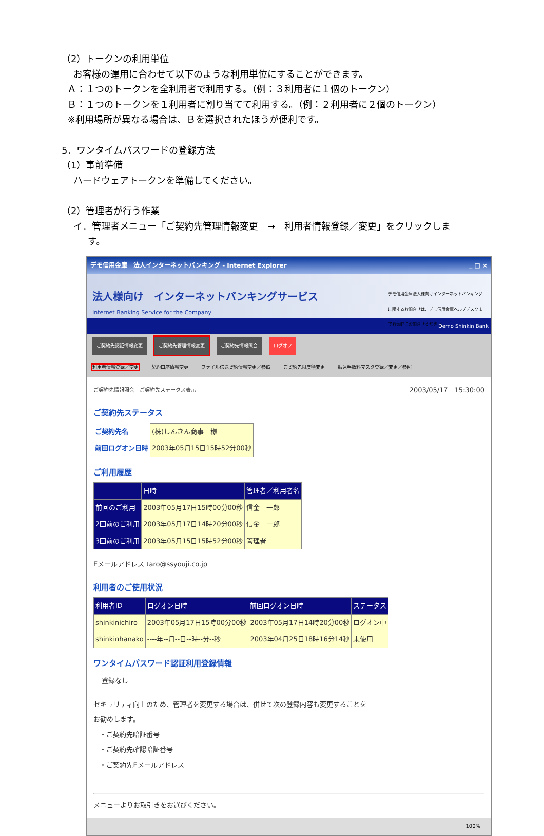（2）トークンの利用単位
お客様の運用に合わせて以下のような利用単位にすることができます。
Ａ：１つのトークンを全利用者で利用する。（例：３利用者に１個のトークン）
Ｂ：１つのトークンを１利用者に割り当てて利用する。（例：２利用者に２個のトークン）
※利用場所が異なる場合は、Ｂを選択されたほうが便利です。
5．ワンタイムパスワードの登録方法
（1）事前準備
ハードウェアトークンを準備してください。
（2）管理者が行う作業
イ．管理者メニュー「ご契約先管理情報変更　→　利用者情報登録／変更」をクリックしま
す。
デモ信用金庫　法人インターネットバンキング - Internet Explorer _ □ ×
法人様向け　インターネットバンキングサービス
Internet Banking Service for the Company
デモ信用金庫法人様向けインターネットバンキングに関するお問合せは、デモ信用金庫ヘルプデスクまでお気軽にお問合せください。
Demo Shinkin Bank
ご契約先認証情報変更 ご契約先管理情報変更 ご契約先情報照会 ログオフ
利用者情報登録／変更 契約口座情報変更 ファイル伝送契約情報変更／参照 ご契約先限度額変更 振込手数料マスタ登録／変更／参照
ご契約先情報照会　ご契約先ステータス表示 2003/05/17　15:30:00
ご契約先ステータス
| ご契約先名 | (株)しんきん商事 様 |
| 前回ログオン日時 | 2003年05月15日15時52分00秒 |
ご利用履歴
| | 日時 | 管理者／利用者名 |
| --- | --- | --- |
| 前回のご利用 | 2003年05月17日15時00分00秒 | 信金 一郎 |
| 2回前のご利用 | 2003年05月17日14時20分00秒 | 信金 一郎 |
| 3回前のご利用 | 2003年05月15日15時52分00秒 | 管理者 |
Eメールアドレス taro@ssyouji.co.jp
利用者のご使用状況
| 利用者ID | ログオン日時 | 前回ログオン日時 | ステータス |
| --- | --- | --- | --- |
| shinkinichiro | 2003年05月17日15時00分00秒 | 2003年05月17日14時20分00秒 | ログオン中 |
| shinkinhanako | ----年--月--日--時--分--秒 | 2003年04月25日18時16分14秒 | 未使用 |
ワンタイムパスワード認証利用登録情報
登録なし
セキュリティ向上のため、管理者を変更する場合は、併せて次の登録内容も変更することを
お勧めします。
・ご契約先暗証番号
・ご契約先確認暗証番号
・ご契約先Eメールアドレス
メニューよりお取引きをお選びください。
100%